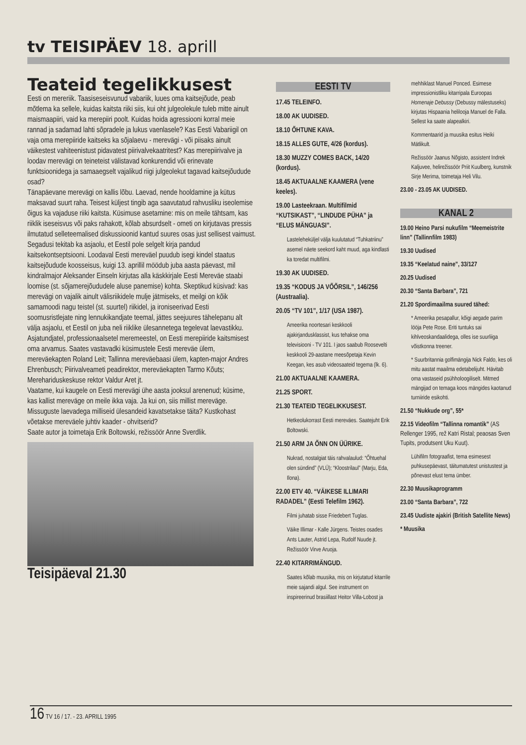tv TEISIPÄEV 18. aprill
Teateid tegelikkusest
Eesti on mereriik. Taasiseseisvunud vabariik, luues oma kaitsejõude, peab mõtlema ka sellele, kuidas kaitsta riiki siis, kui oht julgeolekule tuleb mitte ainult maismaapiiri, vaid ka merepiiri poolt. Kuidas hoida agressiooni korral meie rannad ja sadamad lahti sõpradele ja lukus vaenlasele? Kas Eesti Vabariigil on vaja oma merepiiride kaitseks ka sõjalaevu - merevägi - või piisaks ainult väikestest vahiteenistust pidavatest piirivalvekaatritest? Kas merepiirivalve ja loodav merevägi on teineteist välistavad konkurendid või erinevate funktsioonidega ja samaaegselt vajalikud riigi julgeolekut tagavad kaitsejõudude osad?
Tänapäevane merevägi on kallis lõbu. Laevad, nende hooldamine ja kütus maksavad suurt raha. Teisest küljest tingib aga saavutatud rahvusliku iseolemise õigus ka vajaduse riiki kaitsta. Küsimuse asetamine: mis on meile tähtsam, kas riiklik iseseisvus või paks rahakott, kõlab absurdselt - ometi on kirjutavas pressis ilmutatud selleteemalised diskussioonid kantud suures osas just sellisest vaimust. Segadusi tekitab ka asjaolu, et Eestil pole selgelt kirja pandud kaitsekontseptsiooni. Loodaval Eesti mereväel puudub isegi kindel staatus kaitsejõudude koosseisus, kuigi 13. aprillil möödub juba aasta päevast, mil kindralmajor Aleksander Einseln kirjutas alla käskkirjale Eesti Mereväe staabi loomise (st. sõjamerejõududele aluse panemise) kohta. Skeptikud küsivad: kas merevägi on vajalik ainult välisriikidele mulje jätmiseks, et meilgi on kõik samamoodi nagu teistel (st. suurtel) riikidel, ja ironiseerivad Eesti soomusristlejate ning lennukikandjate teemal, jättes seejuures tähelepanu alt välja asjaolu, et Eestil on juba neli riiklike ülesannetega tegelevat laevastikku. Asjatundjatel, professionaalsetel meremeestel, on Eesti merepiiride kaitsmisest oma arvamus. Saates vastavadki küsimustele Eesti mereväe ülem, mereväekapten Roland Leit; Tallinna mereväebaasi ülem, kapten-major Andres Ehrenbusch; Piirivalveameti peadirektor, mereväekapten Tarmo Kõuts; Merehariduskeskuse rektor Valdur Aret jt.
Vaatame, kui kaugele on Eesti merevägi ühe aasta jooksul arenenud; küsime, kas kallist mereväge on meile ikka vaja. Ja kui on, siis millist mereväge. Missuguste laevadega milliseid ülesandeid kavatsetakse täita? Kustkohast võetakse mereväele juhtiv kaader - ohvitserid?
Saate autor ja toimetaja Erik Boltowski, režissöör Anne Sverdlik.
Teisipäeval 21.30
EESTI TV
17.45 TELEINFO.
18.00 AK UUDISED.
18.10 ÕHTUNE KAVA.
18.15 ALLES GUTE, 4/26 (kordus).
18.30 MUZZY COMES BACK, 14/20 (kordus).
18.45 AKTUAALNE KAAMERA (vene keeles).
19.00 Lasteekraan. Multifilmid “KUTSIKAST”, “LINDUDE PÜHA” ja “ELUS MÄNGUASI”.
Lasteleheküljel välja kuulutatud “Tuhkatriinu” asemel näete seekord kaht muud, aga kindlasti ka toredat multifilmi.
19.30 AK UUDISED.
19.35 “KODUS JA VÕÕRSIL”, 146/256 (Austraalia).
20.05 “TV 101”, 1/17 (USA 1987).
Ameerika noortesari keskkooli ajakirjandusklassist, kus tehakse oma televisiooni - TV 101. I jaos saabub Roosevelti keskkooli 29-aastane meesõpetaja Kevin Keegan, kes asub videosaateid tegema (lk. 6).
21.00 AKTUAALNE KAAMERA.
21.25 SPORT.
21.30 TEATEID TEGELIKKUSEST.
Hetkeolukorrast Eesti mereväes. Saatejuht Erik Boltowski.
21.50 ARM JA ÕNN ON ÜÜRIKE.
Nukrad, nostalgiat täis rahvalaulud: “Õhtuehal olen sündind” (VLÜ); “Kloostrilaul” (Marju, Eda, Ilona).
22.00 ETV 40. “VÄIKESE ILLIMARI RADADEL” (Eesti Telefilm 1962).
Filmi juhatab sisse Friedebert Tuglas.
Väike Illimar - Kalle Jürgens. Teistes osades Ants Lauter, Astrid Lepa, Rudolf Nuude jt. Režissöör Virve Aruoja.
22.40 KITARRIMÄNGUD.
Saates kõlab muusika, mis on kirjutatud kitarrile meie sajandi algul. See instrument on inspireerinud brasiillast Heitor Villa-Lobost ja
mehhiklast Manuel Ponced. Esimese impressionistliku kitarripala Euroopas Homenaje Debussy (Debussy mälestuseks) kirjutas Hispaania helilooja Manuel de Falla. Sellest ka saate alapealkiri.
Kommentaarid ja muusika esitus Heiki Mätlikult.
Režissöör Jaanus Nõgisto, assistent Indrek Kaljuvee, helirežissöör Priit Kuulberg, kunstnik Sirje Merima, toimetaja Heli Vilu.
23.00 - 23.05 AK UUDISED.
KANAL 2
19.00 Heino Parsi nukufilm “Meemeistrite linn” (Tallinnfilm 1983)
19.30 Uudised
19.35 “Keelatud naine”, 33/127
20.25 Uudised
20.30 “Santa Barbara”, 721
21.20 Spordimaailma suured tähed:
* Ameerika pesapallur, kõigi aegade parim lööja Pete Rose. Eriti tuntuks sai kihlveoskandaalidega, olles ise suurliiga võistkonna treener.
* Suurbritannia golfimängija Nick Faldo, kes oli mitu aastat maailma edetabelijuht. Hävitab oma vastaseid psühholoogiliselt. Mitmed mängijad on temaga koos mängides kaotanud turniiride esikohti.
21.50 “Nukkude org”, 55*
22.15 Videofilm “Tallinna romantik” (AS Rellenger 1995, rež Katri Ristal; peaosas Sven Tupits, produtsent Uku Kuut).
Lühifilm fotograafist, tema esimesest puhkusepäevast, täitumatutest unistustest ja põnevast elust tema ümber.
22.30 Muusikaprogramm
23.00 “Santa Barbara”, 722
23.45 Uudiste ajakiri (British Satellite News)
* Muusika
16 TV 16 / 17. - 23. APRILL 1995